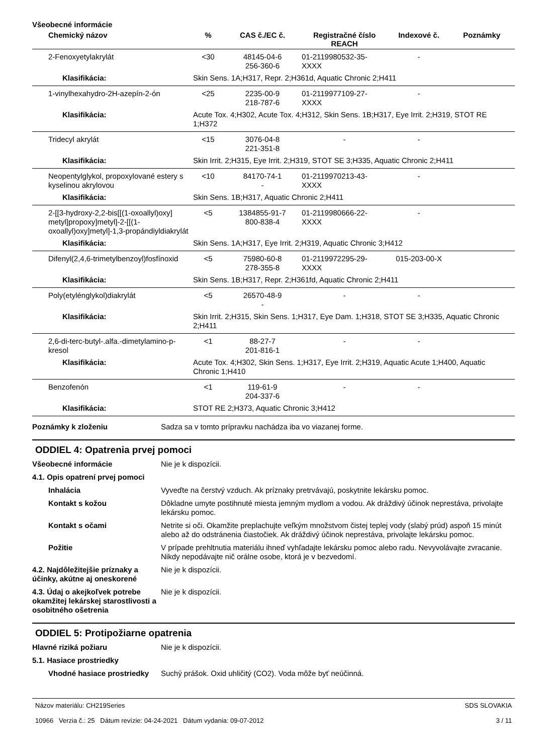Všeobecné informácie
| Chemický názov | % | CAS č./EC č. | Registračné číslo REACH | Indexové č. | Poznámky |
| --- | --- | --- | --- | --- | --- |
| 2-Fenoxyetylakrylát | <30 | 48145-04-6 256-360-6 | 01-2119980532-35-XXXX | - | |
| Klasifikácia: | Skin Sens. 1A;H317, Repr. 2;H361d, Aquatic Chronic 2;H411 | | | | |
| 1-vinylhexahydro-2H-azepín-2-ón | <25 | 2235-00-9 218-787-6 | 01-2119977109-27-XXXX | - | |
| Klasifikácia: | Acute Tox. 4;H302, Acute Tox. 4;H312, Skin Sens. 1B;H317, Eye Irrit. 2;H319, STOT RE 1;H372 | | | | |
| Tridecyl akrylát | <15 | 3076-04-8 221-351-8 | - | - | |
| Klasifikácia: | Skin Irrit. 2;H315, Eye Irrit. 2;H319, STOT SE 3;H335, Aquatic Chronic 2;H411 | | | | |
| Neopentylglykol, propoxylované estery s kyselinou akrylovou | <10 | 84170-74-1 - | 01-2119970213-43-XXXX | - | |
| Klasifikácia: | Skin Sens. 1B;H317, Aquatic Chronic 2;H411 | | | | |
| 2-[[3-hydroxy-2,2-bis[[(1-oxoallyl)oxy] metyl]propoxy]metyl]-2-[[(1-oxoallyl)oxy]metyl]-1,3-propándiyldiakrylát | <5 | 1384855-91-7 800-838-4 | 01-2119980666-22-XXXX | - | |
| Klasifikácia: | Skin Sens. 1A;H317, Eye Irrit. 2;H319, Aquatic Chronic 3;H412 | | | | |
| Difenyl(2,4,6-trimetylbenzoyl)fosfínoxid | <5 | 75980-60-8 278-355-8 | 01-2119972295-29-XXXX | 015-203-00-X | |
| Klasifikácia: | Skin Sens. 1B;H317, Repr. 2;H361fd, Aquatic Chronic 2;H411 | | | | |
| Poly(etylénglykol)diakrylát | <5 | 26570-48-9 - | - | - | |
| Klasifikácia: | Skin Irrit. 2;H315, Skin Sens. 1;H317, Eye Dam. 1;H318, STOT SE 3;H335, Aquatic Chronic 2;H411 | | | | |
| 2,6-di-terc-butyl-.alfa.-dimetylamino-p-kresol | <1 | 88-27-7 201-816-1 | - | - | |
| Klasifikácia: | Acute Tox. 4;H302, Skin Sens. 1;H317, Eye Irrit. 2;H319, Aquatic Acute 1;H400, Aquatic Chronic 1;H410 | | | | |
| Benzofenón | <1 | 119-61-9 204-337-6 | - | - | |
| Klasifikácia: | STOT RE 2;H373, Aquatic Chronic 3;H412 | | | | |
Poznámky k zloženiu Sadza sa v tomto prípravku nachádza iba vo viazanej forme.
ODDIEL 4: Opatrenia prvej pomoci
Všeobecné informácie Nie je k dispozícii.
4.1. Opis opatrení prvej pomoci
Inhalácia Vyveďte na čerstvý vzduch. Ak príznaky pretrvávajú, poskytnite lekársku pomoc.
Kontakt s kožou Dôkladne umyte postihnuté miesta jemným mydlom a vodou. Ak dráždivý účinok neprestáva, privolajte lekársku pomoc.
Kontakt s očami Netrite si oči. Okamžite preplachujte veľkým množstvom čistej teplej vody (slabý prúd) aspoň 15 minút alebo až do odstránenia čiastočiek. Ak dráždivý účinok neprestáva, privolajte lekársku pomoc.
Požitie V prípade prehltnutia materiálu ihneď vyhľadajte lekársku pomoc alebo radu. Nevyvolávajte zvracanie. Nikdy nepodávajte nič orálne osobe, ktorá je v bezvedomí.
4.2. Najdôležitejšie príznaky a účinky, akútne aj oneskorené
Nie je k dispozícii.
4.3. Údaj o akejkoľvek potrebe okamžitej lekárskej starostlivosti a osobitného ošetrenia
Nie je k dispozícii.
ODDIEL 5: Protipožiarne opatrenia
Hlavné riziká požiaru Nie je k dispozícii.
5.1. Hasiace prostriedky
Vhodné hasiace prostriedky
Suchý prášok. Oxid uhličitý (CO2). Voda môže byť neúčinná.
Názov materiálu: CH219Series
10966 Verzia č.: 25 Dátum revízie: 04-24-2021 Dátum vydania: 09-07-2012
SDS SLOVAKIA
3 / 11